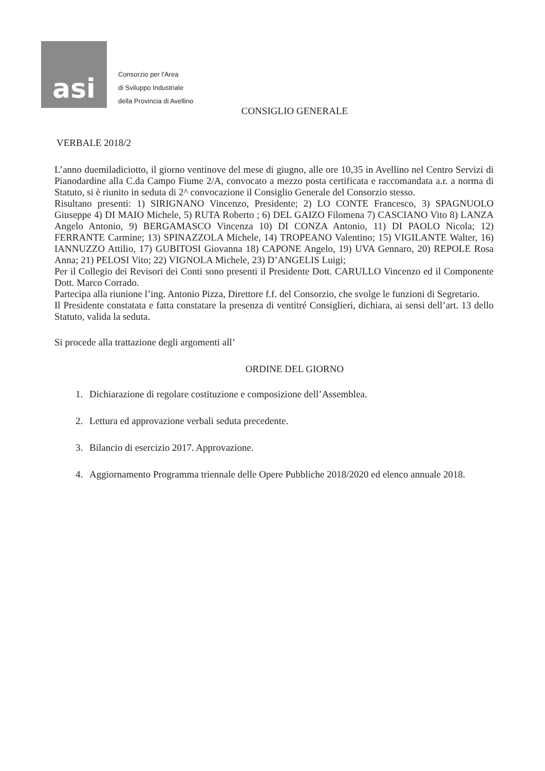asi
Consorzio per l'Area
di Sviluppo Industriale
della Provincia di Avellino
CONSIGLIO GENERALE
VERBALE 2018/2
L’anno duemiladiciotto, il giorno ventinove del mese di giugno, alle ore 10,35 in Avellino nel Centro Servizi di Pianodardine alla C.da Campo Fiume 2/A, convocato a mezzo posta certificata e raccomandata a.r. a norma di Statuto, si è riunito in seduta di 2^ convocazione il Consiglio Generale del Consorzio stesso.
Risultano presenti: 1) SIRIGNANO Vincenzo, Presidente; 2) LO CONTE Francesco, 3) SPAGNUOLO Giuseppe 4) DI MAIO Michele, 5) RUTA Roberto ; 6) DEL GAIZO Filomena 7) CASCIANO Vito 8) LANZA Angelo Antonio, 9) BERGAMASCO Vincenza 10) DI CONZA Antonio, 11) DI PAOLO Nicola; 12) FERRANTE Carmine; 13) SPINAZZOLA Michele, 14) TROPEANO Valentino; 15) VIGILANTE Walter, 16) IANNUZZO Attilio, 17) GUBITOSI Giovanna 18) CAPONE Angelo, 19) UVA Gennaro, 20) REPOLE Rosa Anna; 21) PELOSI Vito; 22) VIGNOLA Michele, 23) D’ANGELIS Luigi;
Per il Collegio dei Revisori dei Conti sono presenti il Presidente Dott. CARULLO Vincenzo ed il Componente Dott. Marco Corrado.
Partecipa alla riunione l’ing. Antonio Pizza, Direttore f.f. del Consorzio, che svolge le funzioni di Segretario.
Il Presidente constatata e fatta constatare la presenza di ventitré Consiglieri, dichiara, ai sensi dell’art. 13 dello Statuto, valida la seduta.
Si procede alla trattazione degli argomenti all’
ORDINE DEL GIORNO
1. Dichiarazione di regolare costituzione e composizione dell’Assemblea.
2. Lettura ed approvazione verbali seduta precedente.
3. Bilancio di esercizio 2017. Approvazione.
4. Aggiornamento Programma triennale delle Opere Pubbliche 2018/2020 ed elenco annuale 2018.